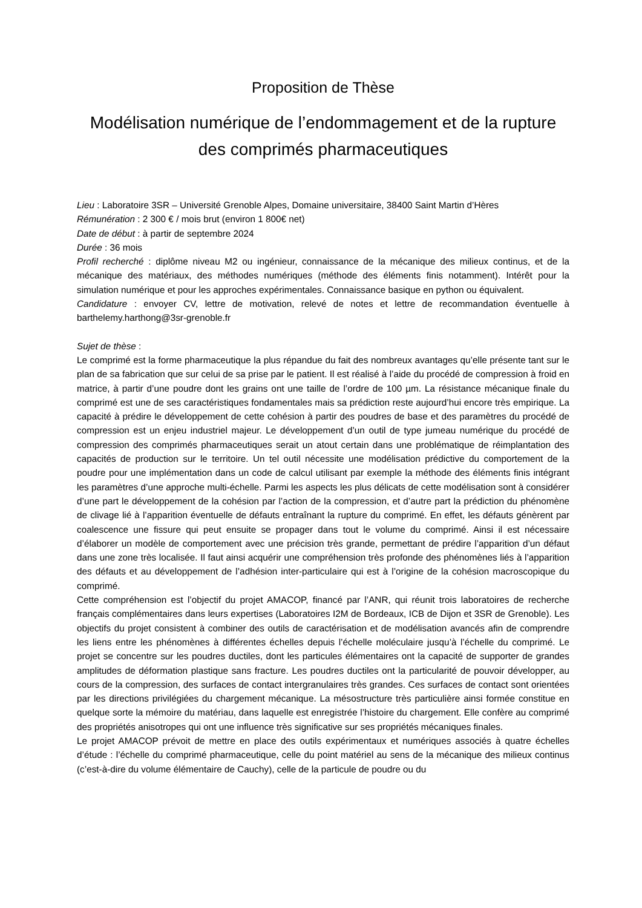Proposition de Thèse
Modélisation numérique de l’endommagement et de la rupture des comprimés pharmaceutiques
Lieu : Laboratoire 3SR – Université Grenoble Alpes, Domaine universitaire, 38400 Saint Martin d’Hères
Rémunération : 2 300 € / mois brut (environ 1 800€ net)
Date de début : à partir de septembre 2024
Durée : 36 mois
Profil recherché : diplôme niveau M2 ou ingénieur, connaissance de la mécanique des milieux continus, et de la mécanique des matériaux, des méthodes numériques (méthode des éléments finis notamment). Intérêt pour la simulation numérique et pour les approches expérimentales. Connaissance basique en python ou équivalent.
Candidature : envoyer CV, lettre de motivation, relevé de notes et lettre de recommandation éventuelle à barthelemy.harthong@3sr-grenoble.fr
Sujet de thèse :
Le comprimé est la forme pharmaceutique la plus répandue du fait des nombreux avantages qu’elle présente tant sur le plan de sa fabrication que sur celui de sa prise par le patient. Il est réalisé à l’aide du procédé de compression à froid en matrice, à partir d’une poudre dont les grains ont une taille de l’ordre de 100 µm. La résistance mécanique finale du comprimé est une de ses caractéristiques fondamentales mais sa prédiction reste aujourd’hui encore très empirique. La capacité à prédire le développement de cette cohésion à partir des poudres de base et des paramètres du procédé de compression est un enjeu industriel majeur. Le développement d’un outil de type jumeau numérique du procédé de compression des comprimés pharmaceutiques serait un atout certain dans une problématique de réimplantation des capacités de production sur le territoire. Un tel outil nécessite une modélisation prédictive du comportement de la poudre pour une implémentation dans un code de calcul utilisant par exemple la méthode des éléments finis intégrant les paramètres d’une approche multi-échelle. Parmi les aspects les plus délicats de cette modélisation sont à considérer d’une part le développement de la cohésion par l’action de la compression, et d’autre part la prédiction du phénomène de clivage lié à l’apparition éventuelle de défauts entraînant la rupture du comprimé. En effet, les défauts génèrent par coalescence une fissure qui peut ensuite se propager dans tout le volume du comprimé. Ainsi il est nécessaire d’élaborer un modèle de comportement avec une précision très grande, permettant de prédire l’apparition d’un défaut dans une zone très localisée. Il faut ainsi acquérir une compréhension très profonde des phénomènes liés à l’apparition des défauts et au développement de l’adhésion inter-particulaire qui est à l’origine de la cohésion macroscopique du comprimé.
Cette compréhension est l’objectif du projet AMACOP, financé par l’ANR, qui réunit trois laboratoires de recherche français complémentaires dans leurs expertises (Laboratoires I2M de Bordeaux, ICB de Dijon et 3SR de Grenoble). Les objectifs du projet consistent à combiner des outils de caractérisation et de modélisation avancés afin de comprendre les liens entre les phénomènes à différentes échelles depuis l’échelle moléculaire jusqu’à l’échelle du comprimé. Le projet se concentre sur les poudres ductiles, dont les particules élémentaires ont la capacité de supporter de grandes amplitudes de déformation plastique sans fracture. Les poudres ductiles ont la particularité de pouvoir développer, au cours de la compression, des surfaces de contact intergranulaires très grandes. Ces surfaces de contact sont orientées par les directions privilégiées du chargement mécanique. La mésostructure très particulière ainsi formée constitue en quelque sorte la mémoire du matériau, dans laquelle est enregistrée l’histoire du chargement. Elle confère au comprimé des propriétés anisotropes qui ont une influence très significative sur ses propriétés mécaniques finales.
Le projet AMACOP prévoit de mettre en place des outils expérimentaux et numériques associés à quatre échelles d’étude : l’échelle du comprimé pharmaceutique, celle du point matériel au sens de la mécanique des milieux continus (c’est-à-dire du volume élémentaire de Cauchy), celle de la particule de poudre ou du